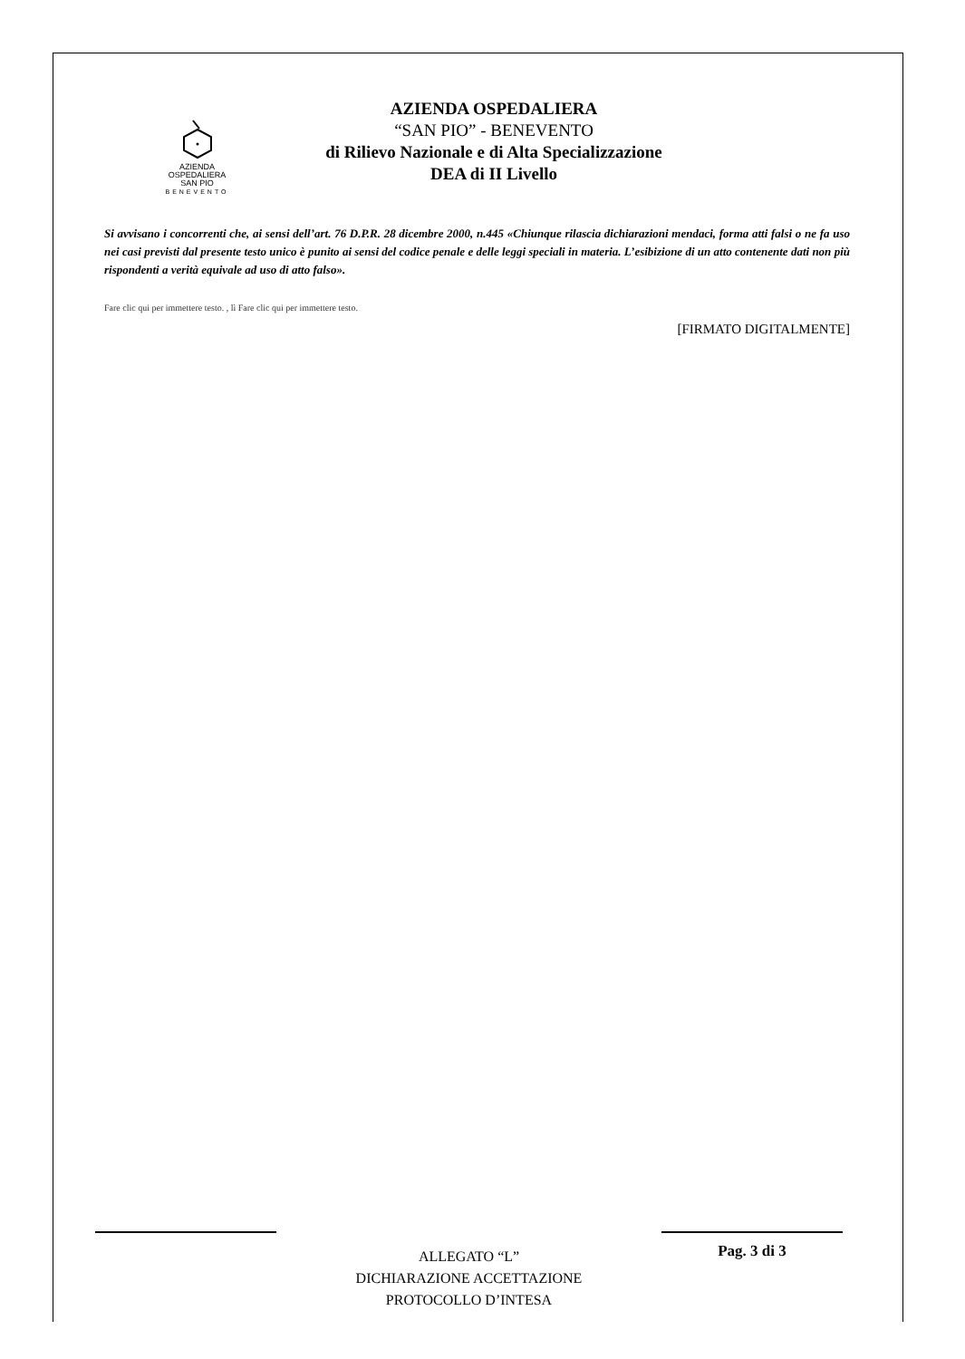AZIENDA
OSPEDALIERA
SAN PIO
BENEVENTO
AZIENDA OSPEDALIERA
“SAN PIO” - BENEVENTO
di Rilievo Nazionale e di Alta Specializzazione
DEA di II Livello
Si avvisano i concorrenti che, ai sensi dell’art. 76 D.P.R. 28 dicembre 2000, n.445 «Chiunque rilascia dichiarazioni mendaci, forma atti falsi o ne fa uso nei casi previsti dal presente testo unico è punito ai sensi del codice penale e delle leggi speciali in materia. L’esibizione di un atto contenente dati non più rispondenti a verità equivale ad uso di atto falso».
Fare clic qui per immettere testo. , lì Fare clic qui per immettere testo.
[FIRMATO DIGITALMENTE]
ALLEGATO “L”
DICHIARAZIONE ACCETTAZIONE
PROTOCOLLO D’INTESA
Pag. 3 di 3